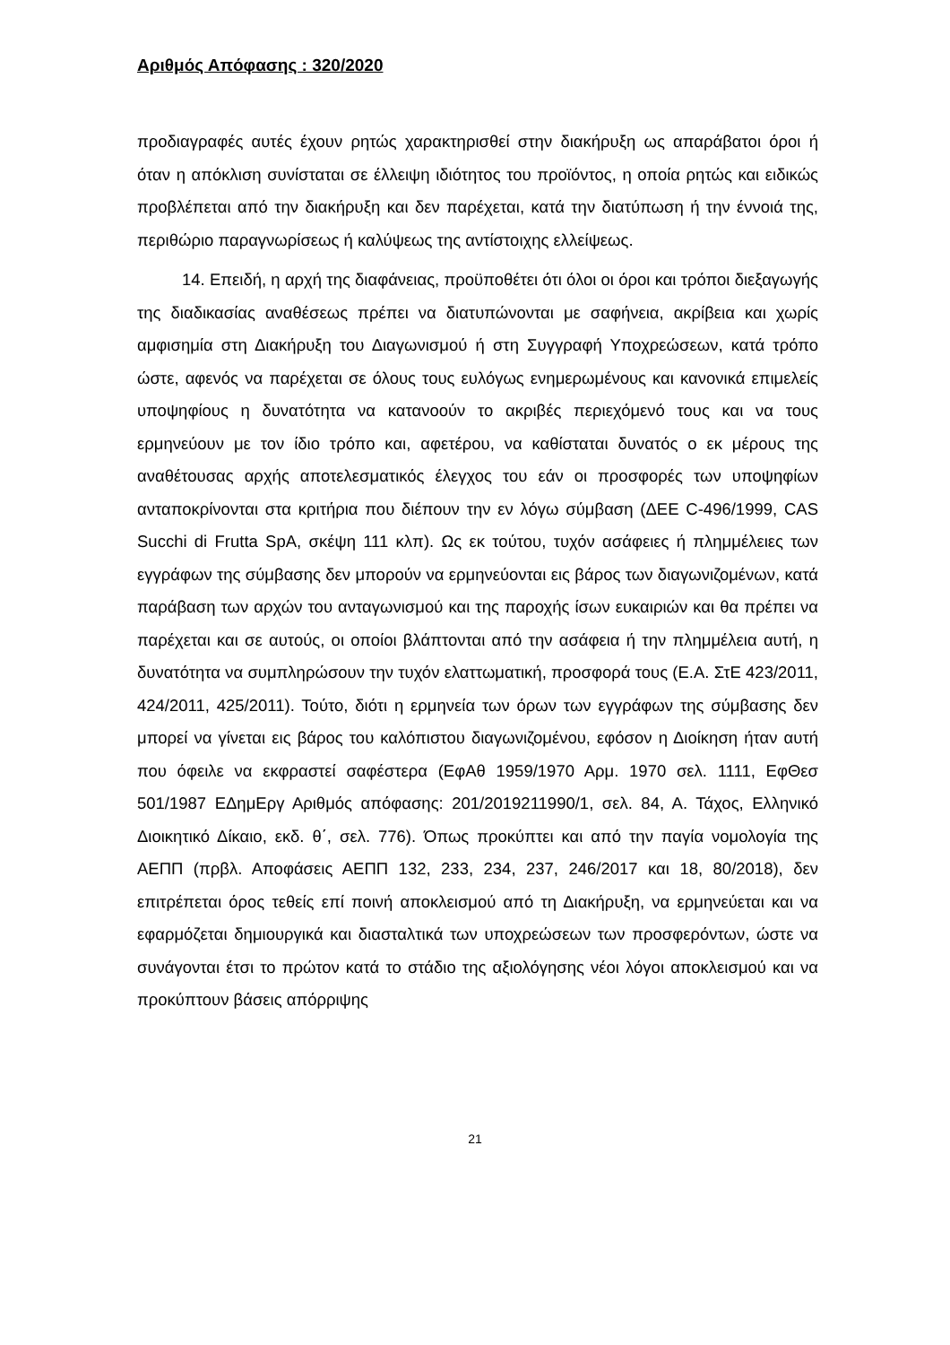Αριθμός Απόφασης : 320/2020
προδιαγραφές αυτές έχουν ρητώς χαρακτηρισθεί στην διακήρυξη ως απαράβατοι όροι ή όταν η απόκλιση συνίσταται σε έλλειψη ιδιότητος του προϊόντος, η οποία ρητώς και ειδικώς προβλέπεται από την διακήρυξη και δεν παρέχεται, κατά την διατύπωση ή την έννοιά της, περιθώριο παραγνωρίσεως ή καλύψεως της αντίστοιχης ελλείψεως.
14. Επειδή, η αρχή της διαφάνειας, προϋποθέτει ότι όλοι οι όροι και τρόποι διεξαγωγής της διαδικασίας αναθέσεως πρέπει να διατυπώνονται με σαφήνεια, ακρίβεια και χωρίς αμφισημία στη Διακήρυξη του Διαγωνισμού ή στη Συγγραφή Υποχρεώσεων, κατά τρόπο ώστε, αφενός να παρέχεται σε όλους τους ευλόγως ενημερωμένους και κανονικά επιμελείς υποψηφίους η δυνατότητα να κατανοούν το ακριβές περιεχόμενό τους και να τους ερμηνεύουν με τον ίδιο τρόπο και, αφετέρου, να καθίσταται δυνατός ο εκ μέρους της αναθέτουσας αρχής αποτελεσματικός έλεγχος του εάν οι προσφορές των υποψηφίων ανταποκρίνονται στα κριτήρια που διέπουν την εν λόγω σύμβαση (ΔΕΕ C-496/1999, CAS Succhi di Frutta SpA, σκέψη 111 κλπ). Ως εκ τούτου, τυχόν ασάφειες ή πλημμέλειες των εγγράφων της σύμβασης δεν μπορούν να ερμηνεύονται εις βάρος των διαγωνιζομένων, κατά παράβαση των αρχών του ανταγωνισμού και της παροχής ίσων ευκαιριών και θα πρέπει να παρέχεται και σε αυτούς, οι οποίοι βλάπτονται από την ασάφεια ή την πλημμέλεια αυτή, η δυνατότητα να συμπληρώσουν την τυχόν ελαττωματική, προσφορά τους (Ε.Α. ΣτΕ 423/2011, 424/2011, 425/2011). Τούτο, διότι η ερμηνεία των όρων των εγγράφων της σύμβασης δεν μπορεί να γίνεται εις βάρος του καλόπιστου διαγωνιζομένου, εφόσον η Διοίκηση ήταν αυτή που όφειλε να εκφραστεί σαφέστερα (ΕφΑθ 1959/1970 Αρμ. 1970 σελ. 1111, ΕφΘεσ 501/1987 ΕΔημΕργ Αριθμός απόφασης: 201/2019211990/1, σελ. 84, Α. Τάχος, Ελληνικό Διοικητικό Δίκαιο, εκδ. θ΄, σελ. 776). Όπως προκύπτει και από την παγία νομολογία της ΑΕΠΠ (πρβλ. Αποφάσεις ΑΕΠΠ 132, 233, 234, 237, 246/2017 και 18, 80/2018), δεν επιτρέπεται όρος τεθείς επί ποινή αποκλεισμού από τη Διακήρυξη, να ερμηνεύεται και να εφαρμόζεται δημιουργικά και διασταλτικά των υποχρεώσεων των προσφερόντων, ώστε να συνάγονται έτσι το πρώτον κατά το στάδιο της αξιολόγησης νέοι λόγοι αποκλεισμού και να προκύπτουν βάσεις απόρριψης
21